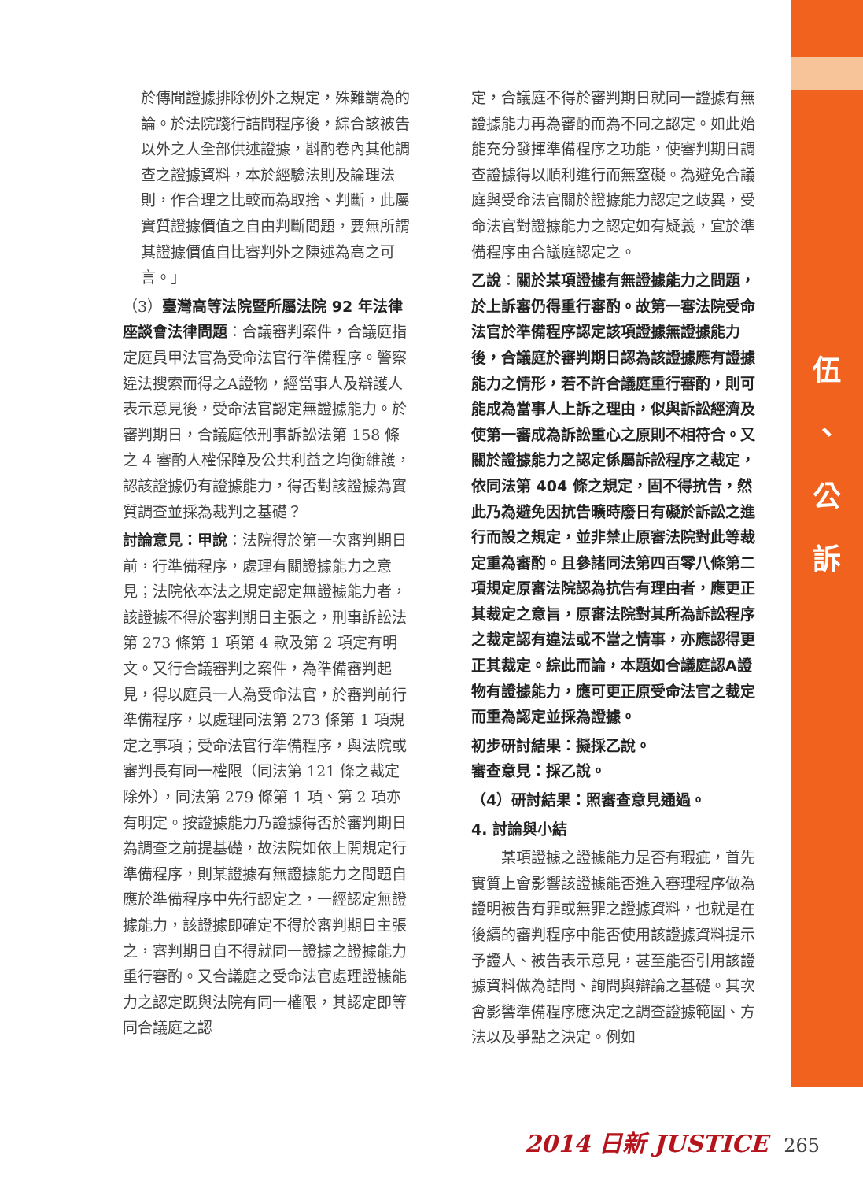伍
、
公
訴
於傳聞證據排除例外之規定，殊難謂為的論。於法院踐行詰問程序後，綜合該被告以外之人全部供述證據，斟酌卷內其他調查之證據資料，本於經驗法則及論理法則，作合理之比較而為取捨、判斷，此屬實質證據價值之自由判斷問題，要無所謂其證據價值自比審判外之陳述為高之可言。」
（3）臺灣高等法院暨所屬法院 92 年法律座談會法律問題：合議審判案件，合議庭指定庭員甲法官為受命法官行準備程序。警察違法搜索而得之A證物，經當事人及辯護人表示意見後，受命法官認定無證據能力。於審判期日，合議庭依刑事訴訟法第 158 條之 4 審酌人權保障及公共利益之均衡維護，認該證據仍有證據能力，得否對該證據為實質調查並採為裁判之基礎？
討論意見：甲說：法院得於第一次審判期日前，行準備程序，處理有關證據能力之意見；法院依本法之規定認定無證據能力者，該證據不得於審判期日主張之，刑事訴訟法第 273 條第 1 項第 4 款及第 2 項定有明文。又行合議審判之案件，為準備審判起見，得以庭員一人為受命法官，於審判前行準備程序，以處理同法第 273 條第 1 項規定之事項；受命法官行準備程序，與法院或審判長有同一權限（同法第 121 條之裁定除外），同法第 279 條第 1 項、第 2 項亦有明定。按證據能力乃證據得否於審判期日為調查之前提基礎，故法院如依上開規定行準備程序，則某證據有無證據能力之問題自應於準備程序中先行認定之，一經認定無證據能力，該證據即確定不得於審判期日主張之，審判期日自不得就同一證據之證據能力重行審酌。又合議庭之受命法官處理證據能力之認定既與法院有同一權限，其認定即等同合議庭之認
定，合議庭不得於審判期日就同一證據有無證據能力再為審酌而為不同之認定。如此始能充分發揮準備程序之功能，使審判期日調查證據得以順利進行而無窒礙。為避免合議庭與受命法官關於證據能力認定之歧異，受命法官對證據能力之認定如有疑義，宜於準備程序由合議庭認定之。
乙說：關於某項證據有無證據能力之問題，於上訴審仍得重行審酌。故第一審法院受命法官於準備程序認定該項證據無證據能力後，合議庭於審判期日認為該證據應有證據能力之情形，若不許合議庭重行審酌，則可能成為當事人上訴之理由，似與訴訟經濟及使第一審成為訴訟重心之原則不相符合。又關於證據能力之認定係屬訴訟程序之裁定，依同法第 404 條之規定，固不得抗告，然此乃為避免因抗告曠時廢日有礙於訴訟之進行而設之規定，並非禁止原審法院對此等裁定重為審酌。且參諸同法第四百零八條第二項規定原審法院認為抗告有理由者，應更正其裁定之意旨，原審法院對其所為訴訟程序之裁定認有違法或不當之情事，亦應認得更正其裁定。綜此而論，本題如合議庭認A證物有證據能力，應可更正原受命法官之裁定而重為認定並採為證據。
初步研討結果：擬採乙說。
審查意見：採乙說。
（4）研討結果：照審查意見通過。
4. 討論與小結
　　某項證據之證據能力是否有瑕疵，首先實質上會影響該證據能否進入審理程序做為證明被告有罪或無罪之證據資料，也就是在後續的審判程序中能否使用該證據資料提示予證人、被告表示意見，甚至能否引用該證據資料做為詰問、詢問與辯論之基礎。其次會影響準備程序應決定之調查證據範圍、方法以及爭點之決定。例如
2014 日新 JUSTICE 265